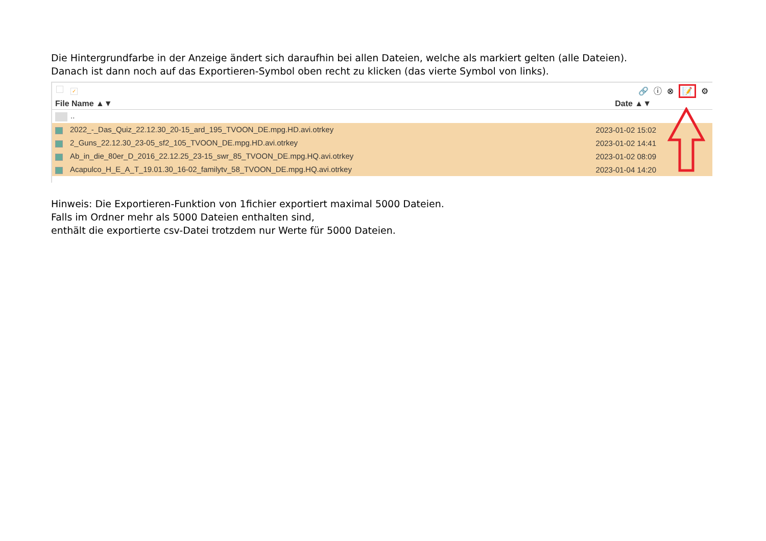Die Hintergrundfarbe in der Anzeige ändert sich daraufhin bei allen Dateien, welche als markiert gelten (alle Dateien).
Danach ist dann noch auf das Exportieren-Symbol oben recht zu klicken (das vierte Symbol von links).
✓
🔗 ⓘ ⊗ 📝 ⚙
| File Name ▲▼ | Date ▲▼ |
| --- | --- |
| .. | |
| 2022_-_Das_Quiz_22.12.30_20-15_ard_195_TVOON_DE.mpg.HD.avi.otrkey | 2023-01-02 15:02 |
| 2_Guns_22.12.30_23-05_sf2_105_TVOON_DE.mpg.HD.avi.otrkey | 2023-01-02 14:41 |
| Ab_in_die_80er_D_2016_22.12.25_23-15_swr_85_TVOON_DE.mpg.HQ.avi.otrkey | 2023-01-02 08:09 |
| Acapulco_H_E_A_T_19.01.30_16-02_familytv_58_TVOON_DE.mpg.HQ.avi.otrkey | 2023-01-04 14:20 |
Hinweis: Die Exportieren-Funktion von 1fichier exportiert maximal 5000 Dateien.
Falls im Ordner mehr als 5000 Dateien enthalten sind,
enthält die exportierte csv-Datei trotzdem nur Werte für 5000 Dateien.